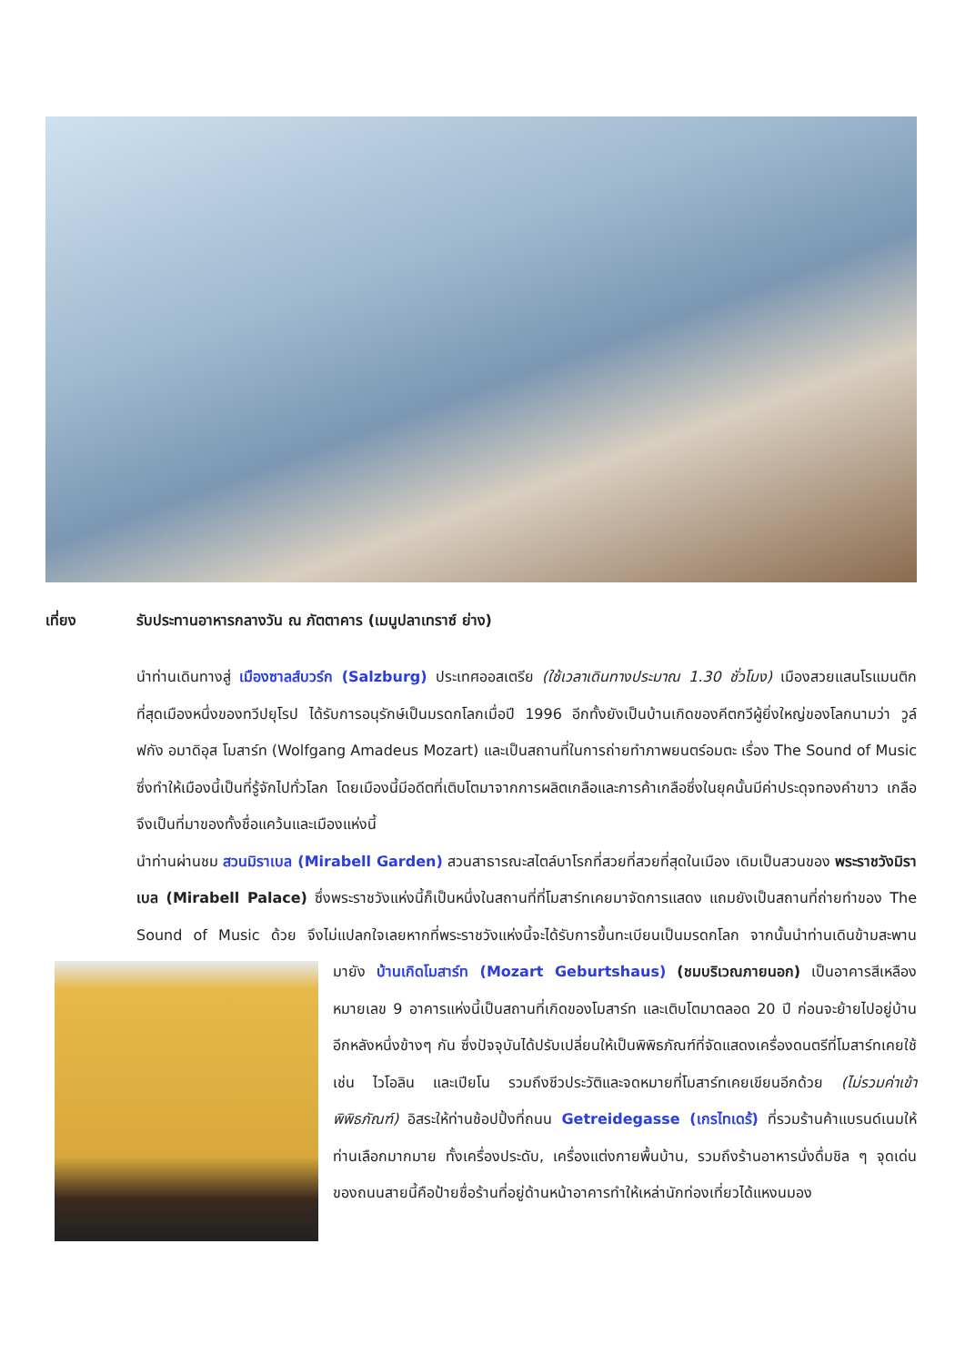เที่ยง รับประทานอาหารกลางวัน ณ ภัตตาคาร (เมนูปลาเทราซ์ ย่าง)
นำท่านเดินทางสู่ เมืองซาลส์บวร์ก (Salzburg) ประเทศออสเตรีย (ใช้เวลาเดินทางประมาณ 1.30 ชั่วโมง) เมืองสวยแสนโรแมนติกที่สุดเมืองหนึ่งของทวีปยุโรป ได้รับการอนุรักษ์เป็นมรดกโลกเมื่อปี 1996 อีกทั้งยังเป็นบ้านเกิดของคีตกวีผู้ยิ่งใหญ่ของโลกนามว่า วูล์ฟกัง อมาดิอุส โมสาร์ท (Wolfgang Amadeus Mozart) และเป็นสถานที่ในการถ่ายทำภาพยนตร์อมตะ เรื่อง The Sound of Music ซึ่งทำให้เมืองนี้เป็นที่รู้จักไปทั่วโลก โดยเมืองนี้มีอดีตที่เติบโตมาจากการผลิตเกลือและการค้าเกลือซึ่งในยุคนั้นมีค่าประดุจทองคำขาว เกลือจึงเป็นที่มาของทั้งชื่อแคว้นและเมืองแห่งนี้
นำท่านผ่านชม สวนมิราเบล (Mirabell Garden) สวนสาธารณะสไตล์บาโรกที่สวยที่สวยที่สุดในเมือง เดิมเป็นสวนของ พระราชวังมิราเบล (Mirabell Palace) ซึ่งพระราชวังแห่งนี้ก็เป็นหนึ่งในสถานที่ที่โมสาร์ทเคยมาจัดการแสดง แถมยังเป็นสถานที่ถ่ายทำของ The Sound of Music ด้วย จึงไม่แปลกใจเลยหากที่พระราชวังแห่งนี้จะได้รับการขึ้นทะเบียนเป็นมรดกโลก จากนั้นนำท่านเดินข้ามสะพานมายัง บ้านเกิดโมสาร์ท (Mozart Geburtshaus) (ชมบริเวณภายนอก)
เป็นอาคารสีเหลืองหมายเลข 9 อาคารแห่งนี้เป็นสถานที่เกิดของโมสาร์ท และเติบโตมาตลอด 20 ปี ก่อนจะย้ายไปอยู่บ้านอีกหลังหนึ่งข้างๆ กัน ซึ่งปัจจุบันได้ปรับเปลี่ยนให้เป็นพิพิธภัณฑ์ที่จัดแสดงเครื่องดนตรีที่โมสาร์ทเคยใช้ เช่น ไวโอลิน และเปียโน รวมถึงชีวประวัติและจดหมายที่โมสาร์ทเคยเขียนอีกด้วย (ไม่รวมค่าเข้าพิพิธภัณฑ์) อิสระให้ท่านช้อปปิ้งที่ถนน Getreidegasse (เกรไทเดร้) ที่รวมร้านค้าแบรนด์เนมให้ท่านเลือกมากมาย ทั้งเครื่องประดับ, เครื่องแต่งกายพื้นบ้าน, รวมถึงร้านอาหารนั่งดื่มชิล ๆ จุดเด่นของถนนสายนี้คือป้ายชื่อร้านที่อยู่ด้านหน้าอาคารทำให้เหล่านักท่องเที่ยวได้แหงนมอง